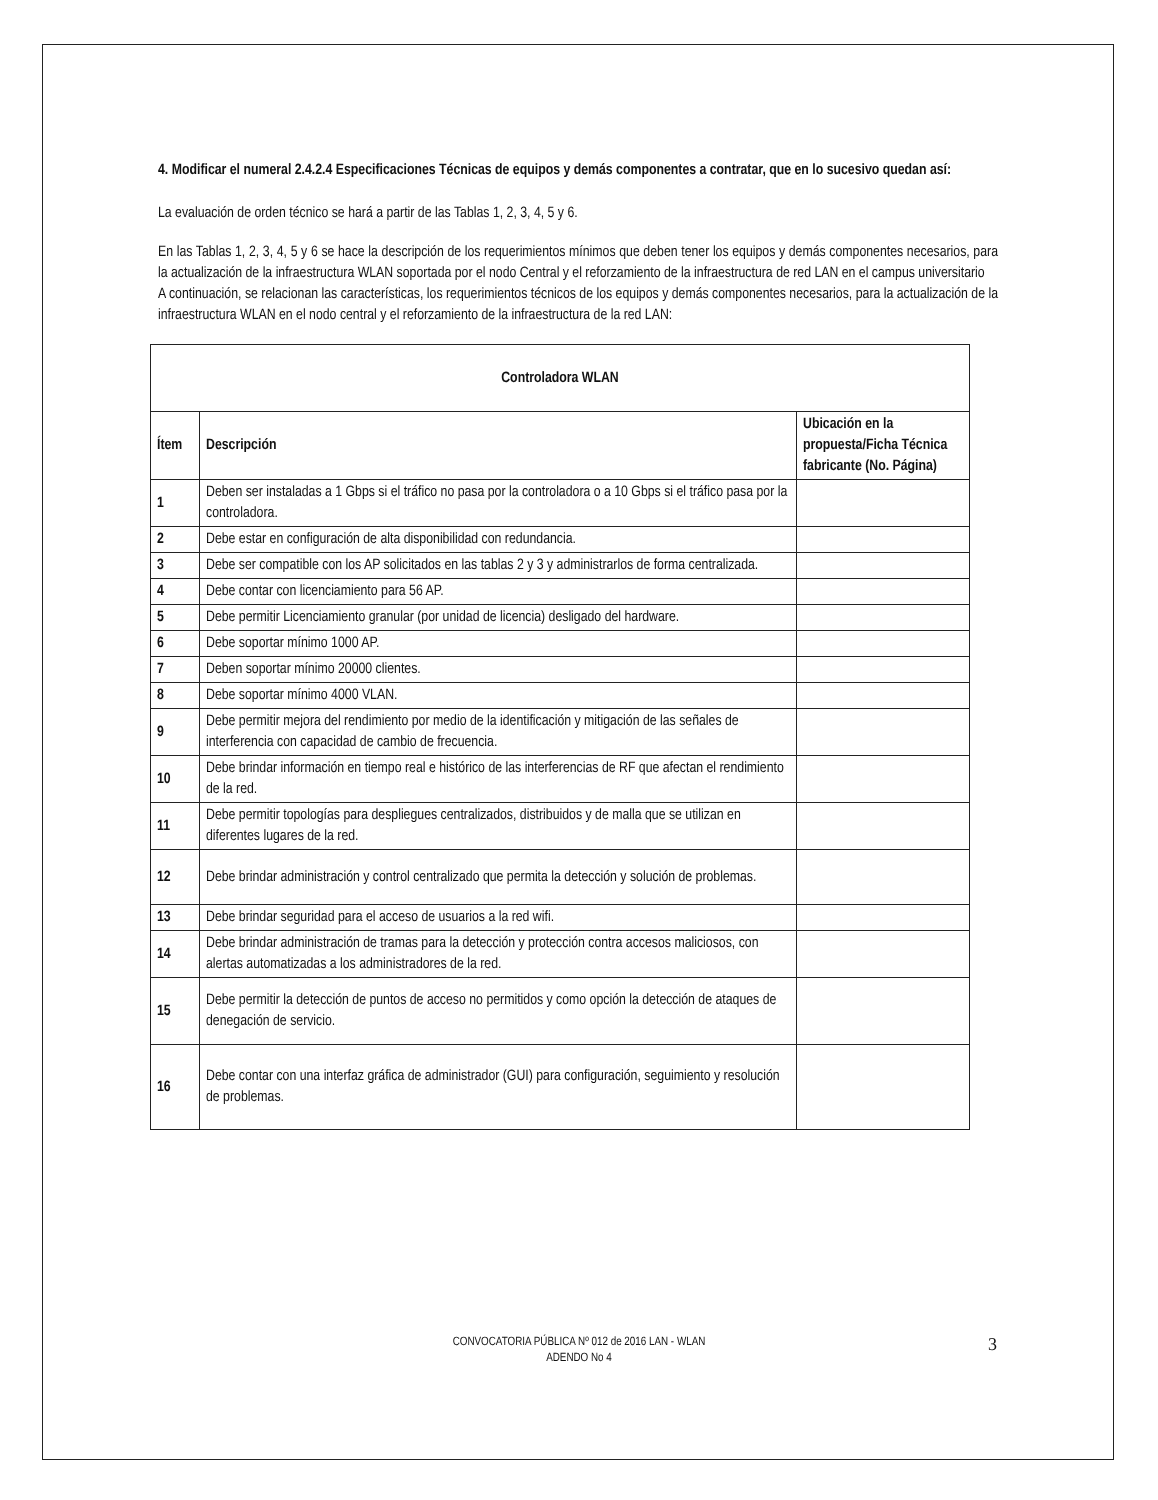4. Modificar el numeral 2.4.2.4 Especificaciones Técnicas de equipos y demás componentes a contratar, que en lo sucesivo quedan así:
La evaluación de orden técnico se hará a partir de las Tablas 1, 2, 3, 4, 5 y 6.
En las Tablas 1, 2, 3, 4, 5 y 6 se hace la descripción de los requerimientos mínimos que deben tener los equipos y demás componentes necesarios, para la actualización de la infraestructura WLAN soportada por el nodo Central y el reforzamiento de la infraestructura de red LAN en el campus universitario
A continuación, se relacionan las características, los requerimientos técnicos de los equipos y demás componentes necesarios, para la actualización de la infraestructura WLAN en el nodo central y el reforzamiento de la infraestructura de la red LAN:
| Controladora WLAN | | |
| --- | --- | --- |
| Ítem | Descripción | Ubicación en la propuesta/Ficha Técnica fabricante (No. Página) |
| 1 | Deben ser instaladas a 1 Gbps si el tráfico no pasa por la controladora o a 10 Gbps si el tráfico pasa por la controladora. | |
| 2 | Debe estar en configuración de alta disponibilidad con redundancia. | |
| 3 | Debe ser compatible con los AP solicitados en las tablas 2 y 3 y administrarlos de forma centralizada. | |
| 4 | Debe contar con licenciamiento para 56 AP. | |
| 5 | Debe permitir Licenciamiento granular (por unidad de licencia) desligado del hardware. | |
| 6 | Debe soportar mínimo 1000 AP. | |
| 7 | Deben soportar mínimo 20000 clientes. | |
| 8 | Debe soportar mínimo 4000 VLAN. | |
| 9 | Debe permitir mejora del rendimiento por medio de la identificación y mitigación de las señales de interferencia con capacidad de cambio de frecuencia. | |
| 10 | Debe brindar información en tiempo real e histórico de las interferencias de RF que afectan el rendimiento de la red. | |
| 11 | Debe permitir topologías para despliegues centralizados, distribuidos y de malla que se utilizan en diferentes lugares de la red. | |
| 12 | Debe brindar administración y control centralizado que permita la detección y solución de problemas. | |
| 13 | Debe brindar seguridad para el acceso de usuarios a la red wifi. | |
| 14 | Debe brindar administración de tramas para la detección y protección contra accesos maliciosos, con alertas automatizadas a los administradores de la red. | |
| 15 | Debe permitir la detección de puntos de acceso no permitidos y como opción la detección de ataques de denegación de servicio. | |
| 16 | Debe contar con una interfaz gráfica de administrador (GUI) para configuración, seguimiento y resolución de problemas. | |
CONVOCATORIA PÚBLICA Nº 012 de 2016 LAN - WLAN
ADENDO No 4
3